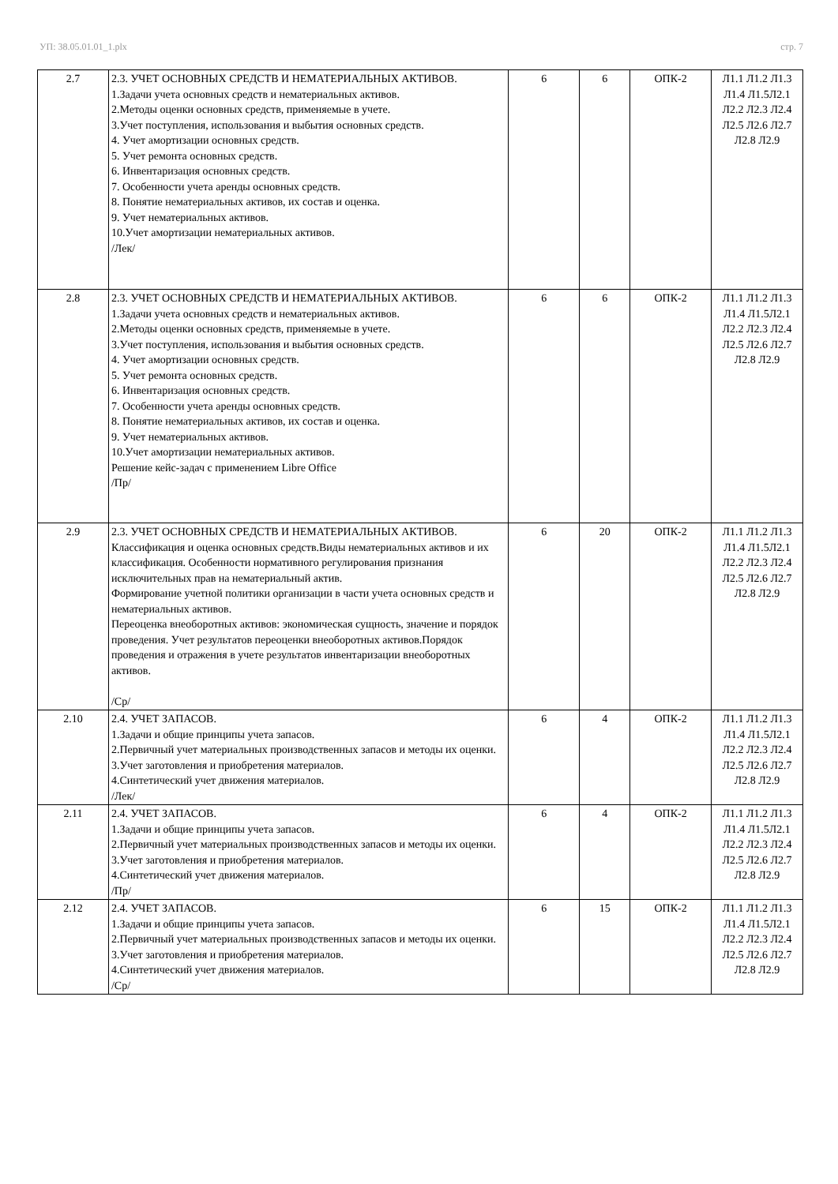УП: 38.05.01.01_1.plx стр. 7
| 2.7 | 2.3. УЧЕТ ОСНОВНЫХ СРЕДСТВ И НЕМАТЕРИАЛЬНЫХ АКТИВОВ. 1.Задачи учета основных средств и нематериальных активов. 2.Методы оценки основных средств, применяемые в учете. 3.Учет поступления, использования и выбытия основных средств. 4. Учет амортизации основных средств. 5. Учет ремонта основных средств. 6. Инвентаризация основных средств. 7. Особенности учета аренды основных средств. 8. Понятие нематериальных активов, их состав и оценка. 9. Учет нематериальных активов. 10.Учет амортизации нематериальных активов. /Лек/ | 6 | 6 | ОПК-2 | Л1.1 Л1.2 Л1.3 Л1.4 Л1.5Л2.1 Л2.2 Л2.3 Л2.4 Л2.5 Л2.6 Л2.7 Л2.8 Л2.9 |
| 2.8 | 2.3. УЧЕТ ОСНОВНЫХ СРЕДСТВ И НЕМАТЕРИАЛЬНЫХ АКТИВОВ. 1.Задачи учета основных средств и нематериальных активов. 2.Методы оценки основных средств, применяемые в учете. 3.Учет поступления, использования и выбытия основных средств. 4. Учет амортизации основных средств. 5. Учет ремонта основных средств. 6. Инвентаризация основных средств. 7. Особенности учета аренды основных средств. 8. Понятие нематериальных активов, их состав и оценка. 9. Учет нематериальных активов. 10.Учет амортизации нематериальных активов. Решение кейс-задач с применением Libre Office /Пр/ | 6 | 6 | ОПК-2 | Л1.1 Л1.2 Л1.3 Л1.4 Л1.5Л2.1 Л2.2 Л2.3 Л2.4 Л2.5 Л2.6 Л2.7 Л2.8 Л2.9 |
| 2.9 | 2.3. УЧЕТ ОСНОВНЫХ СРЕДСТВ И НЕМАТЕРИАЛЬНЫХ АКТИВОВ. Классификация и оценка основных средств.Виды нематериальных активов и их классификация. Особенности нормативного регулирования признания исключительных прав на нематериальный актив. Формирование учетной политики организации в части учета основных средств и нематериальных активов. Переоценка внеоборотных активов: экономическая сущность, значение и порядок проведения. Учет результатов переоценки внеоборотных активов.Порядок проведения и отражения в учете результатов инвентаризации внеоборотных активов. /Ср/ | 6 | 20 | ОПК-2 | Л1.1 Л1.2 Л1.3 Л1.4 Л1.5Л2.1 Л2.2 Л2.3 Л2.4 Л2.5 Л2.6 Л2.7 Л2.8 Л2.9 |
| 2.10 | 2.4. УЧЕТ ЗАПАСОВ. 1.Задачи и общие принципы учета запасов. 2.Первичный учет материальных производственных запасов и методы их оценки. 3.Учет заготовления и приобретения материалов. 4.Синтетический учет движения материалов. /Лек/ | 6 | 4 | ОПК-2 | Л1.1 Л1.2 Л1.3 Л1.4 Л1.5Л2.1 Л2.2 Л2.3 Л2.4 Л2.5 Л2.6 Л2.7 Л2.8 Л2.9 |
| 2.11 | 2.4. УЧЕТ ЗАПАСОВ. 1.Задачи и общие принципы учета запасов. 2.Первичный учет материальных производственных запасов и методы их оценки. 3.Учет заготовления и приобретения материалов. 4.Синтетический учет движения материалов. /Пр/ | 6 | 4 | ОПК-2 | Л1.1 Л1.2 Л1.3 Л1.4 Л1.5Л2.1 Л2.2 Л2.3 Л2.4 Л2.5 Л2.6 Л2.7 Л2.8 Л2.9 |
| 2.12 | 2.4. УЧЕТ ЗАПАСОВ. 1.Задачи и общие принципы учета запасов. 2.Первичный учет материальных производственных запасов и методы их оценки. 3.Учет заготовления и приобретения материалов. 4.Синтетический учет движения материалов. /Ср/ | 6 | 15 | ОПК-2 | Л1.1 Л1.2 Л1.3 Л1.4 Л1.5Л2.1 Л2.2 Л2.3 Л2.4 Л2.5 Л2.6 Л2.7 Л2.8 Л2.9 |